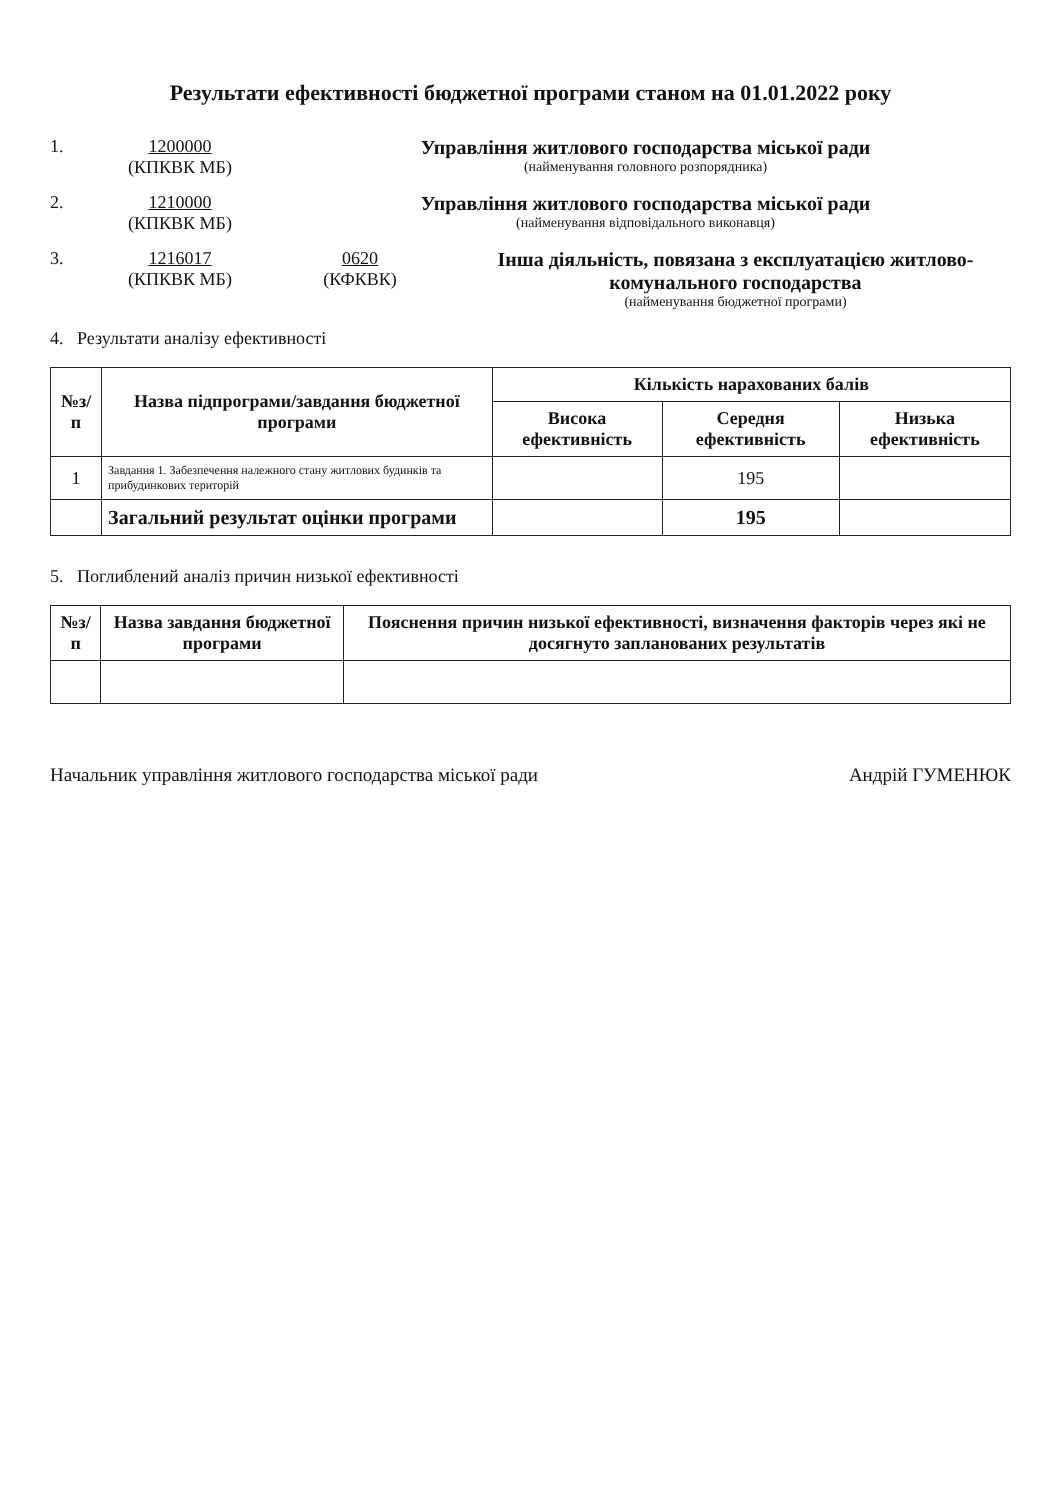Результати ефективності бюджетної програми станом на 01.01.2022 року
1. 1200000
(КПКВК МБ)
Управління житлового господарства міської ради
(найменування головного розпорядника)
2. 1210000
(КПКВК МБ)
Управління житлового господарства міської ради
(найменування відповідального виконавця)
3. 1216017
(КПКВК МБ)
0620
(КФКВК)
Інша діяльність, повязана з експлуатацією житлово-комунального господарства
(найменування бюджетної програми)
4. Результати аналізу ефективності
| №з/п | Назва підпрограми/завдання бюджетної програми | Кількість нарахованих балів | | |
| --- | --- | --- | --- | --- |
| | | Висока ефективність | Середня ефективність | Низька ефективність |
| 1 | Завдання 1. Забезпечення належного стану житлових будинків та прибудинкових територій | | 195 | |
| | Загальний результат оцінки програми | | 195 | |
5. Поглиблений аналіз причин низької ефективності
| №з/п | Назва завдання бюджетної програми | Пояснення причин низької ефективності, визначення факторів через які не досягнуто запланованих результатів |
| --- | --- | --- |
Начальник управління житлового господарства міської ради Андрій ГУМЕНЮК